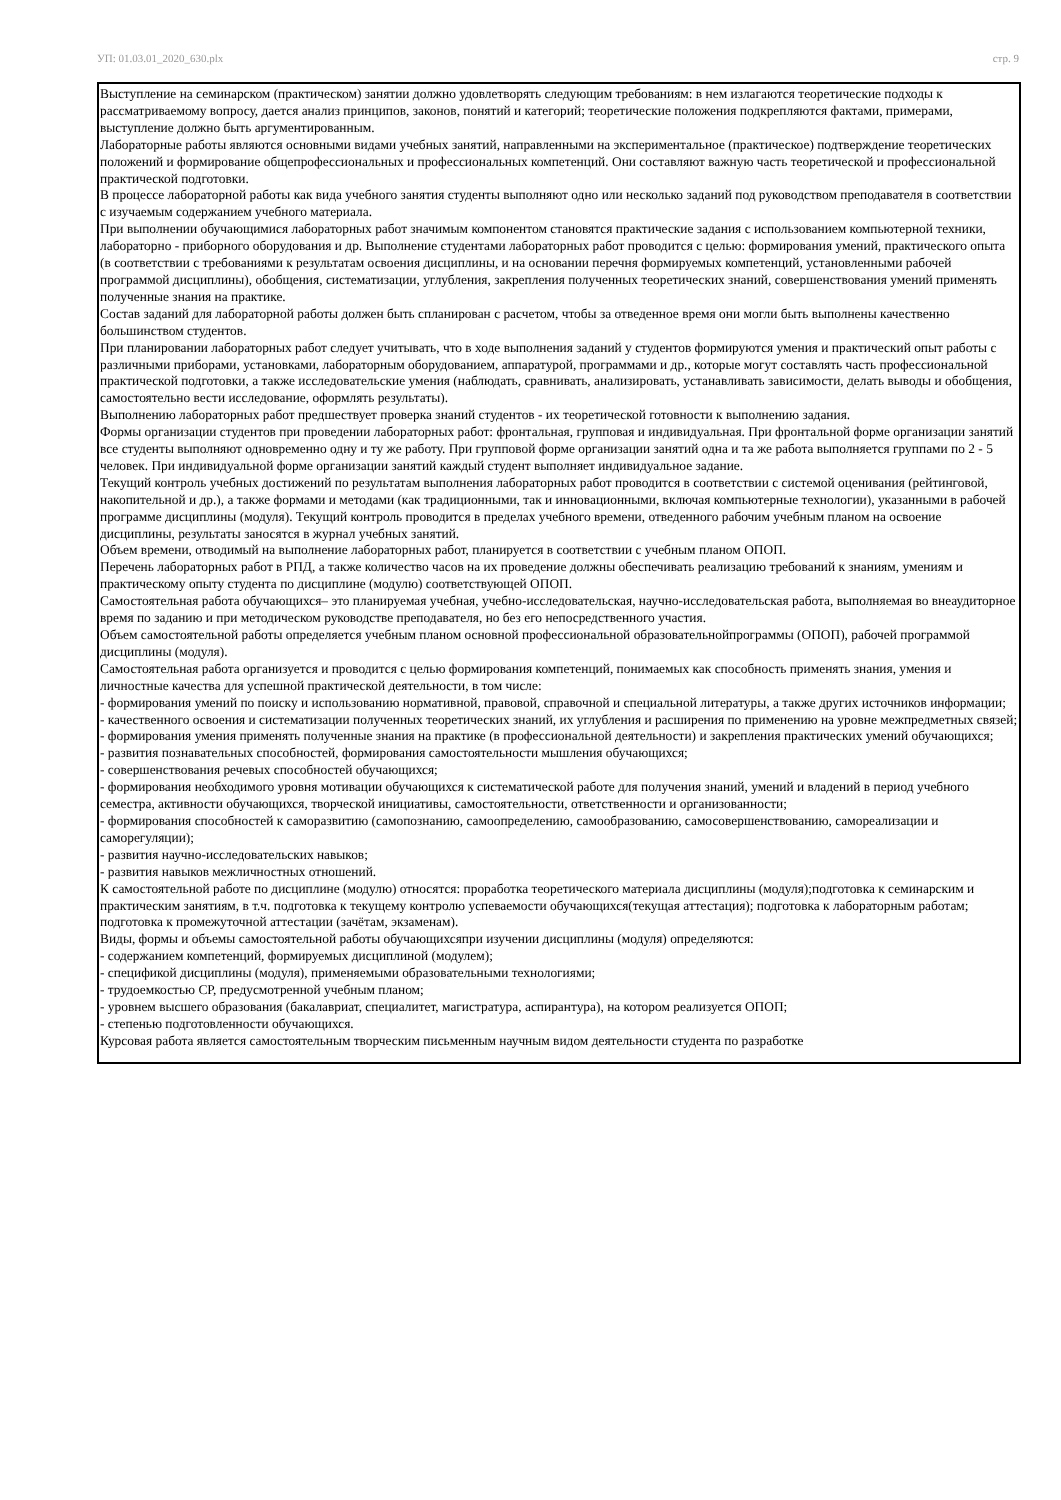УП: 01.03.01_2020_630.plx стр. 9
Выступление на семинарском (практическом) занятии должно удовлетворять следующим требованиям: в нем излагаются теоретические подходы к рассматриваемому вопросу, дается анализ принципов, законов, понятий и категорий; теоретические положения подкрепляются фактами, примерами, выступление должно быть аргументированным.
Лабораторные работы являются основными видами учебных занятий, направленными на экспериментальное (практическое) подтверждение теоретических положений и формирование общепрофессиональных и профессиональных компетенций. Они составляют важную часть теоретической и профессиональной практической подготовки.
В процессе лабораторной работы как вида учебного занятия студенты выполняют одно или несколько заданий под руководством преподавателя в соответствии с изучаемым содержанием учебного материала.
При выполнении обучающимися лабораторных работ значимым компонентом становятся практические задания с использованием компьютерной техники, лабораторно - приборного оборудования и др. Выполнение студентами лабораторных работ проводится с целью: формирования умений, практического опыта (в соответствии с требованиями к результатам освоения дисциплины, и на основании перечня формируемых компетенций, установленными рабочей программой дисциплины), обобщения, систематизации, углубления, закрепления полученных теоретических знаний, совершенствования умений применять полученные знания на практике.
Состав заданий для лабораторной работы должен быть спланирован с расчетом, чтобы за отведенное время они могли быть выполнены качественно большинством студентов.
При планировании лабораторных работ следует учитывать, что в ходе выполнения заданий у студентов формируются умения и практический опыт работы с различными приборами, установками, лабораторным оборудованием, аппаратурой, программами и др., которые могут составлять часть профессиональной практической подготовки, а также исследовательские умения (наблюдать, сравнивать, анализировать, устанавливать зависимости, делать выводы и обобщения, самостоятельно вести исследование, оформлять результаты).
Выполнению лабораторных работ предшествует проверка знаний студентов - их теоретической готовности к выполнению задания.
Формы организации студентов при проведении лабораторных работ: фронтальная, групповая и индивидуальная. При фронтальной форме организации занятий все студенты выполняют одновременно одну и ту же работу. При групповой форме организации занятий одна и та же работа выполняется группами по 2 - 5 человек. При индивидуальной форме организации занятий каждый студент выполняет индивидуальное задание.
Текущий контроль учебных достижений по результатам выполнения лабораторных работ проводится в соответствии с системой оценивания (рейтинговой, накопительной и др.), а также формами и методами (как традиционными, так и инновационными, включая компьютерные технологии), указанными в рабочей программе дисциплины (модуля). Текущий контроль проводится в пределах учебного времени, отведенного рабочим учебным планом на освоение дисциплины, результаты заносятся в журнал учебных занятий.
Объем времени, отводимый на выполнение лабораторных работ, планируется в соответствии с учебным планом ОПОП.
Перечень лабораторных работ в РПД, а также количество часов на их проведение должны обеспечивать реализацию требований к знаниям, умениям и практическому опыту студента по дисциплине (модулю) соответствующей ОПОП.
Самостоятельная работа обучающихся– это планируемая учебная, учебно-исследовательская, научно-исследовательская работа, выполняемая во внеаудиторное время по заданию и при методическом руководстве преподавателя, но без его непосредственного участия.
Объем самостоятельной работы определяется учебным планом основной профессиональной образовательнойпрограммы (ОПОП), рабочей программой дисциплины (модуля).
Самостоятельная работа организуется и проводится с целью формирования компетенций, понимаемых как способность применять знания, умения и личностные качества для успешной практической деятельности, в том числе:
- формирования умений по поиску и использованию нормативной, правовой, справочной и специальной литературы, а также других источников информации;
- качественного освоения и систематизации полученных теоретических знаний, их углубления и расширения по применению на уровне межпредметных связей;
- формирования умения применять полученные знания на практике (в профессиональной деятельности) и закрепления практических умений обучающихся;
- развития познавательных способностей, формирования самостоятельности мышления обучающихся;
- совершенствования речевых способностей обучающихся;
- формирования необходимого уровня мотивации обучающихся к систематической работе для получения знаний, умений и владений в период учебного семестра, активности обучающихся, творческой инициативы, самостоятельности, ответственности и организованности;
- формирования способностей к саморазвитию (самопознанию, самоопределению, самообразованию, самосовершенствованию, самореализации и саморегуляции);
- развития научно-исследовательских навыков;
- развития навыков межличностных отношений.
К самостоятельной работе по дисциплине (модулю) относятся: проработка теоретического материала дисциплины (модуля);подготовка к семинарским и практическим занятиям, в т.ч. подготовка к текущему контролю успеваемости обучающихся(текущая аттестация); подготовка к лабораторным работам; подготовка к промежуточной аттестации (зачётам, экзаменам).
Виды, формы и объемы самостоятельной работы обучающихсяпри изучении дисциплины (модуля) определяются:
- содержанием компетенций, формируемых дисциплиной (модулем);
- спецификой дисциплины (модуля), применяемыми образовательными технологиями;
- трудоемкостью СР, предусмотренной учебным планом;
- уровнем высшего образования (бакалавриат, специалитет, магистратура, аспирантура), на котором реализуется ОПОП;
- степенью подготовленности обучающихся.
Курсовая работа является самостоятельным творческим письменным научным видом деятельности студента по разработке